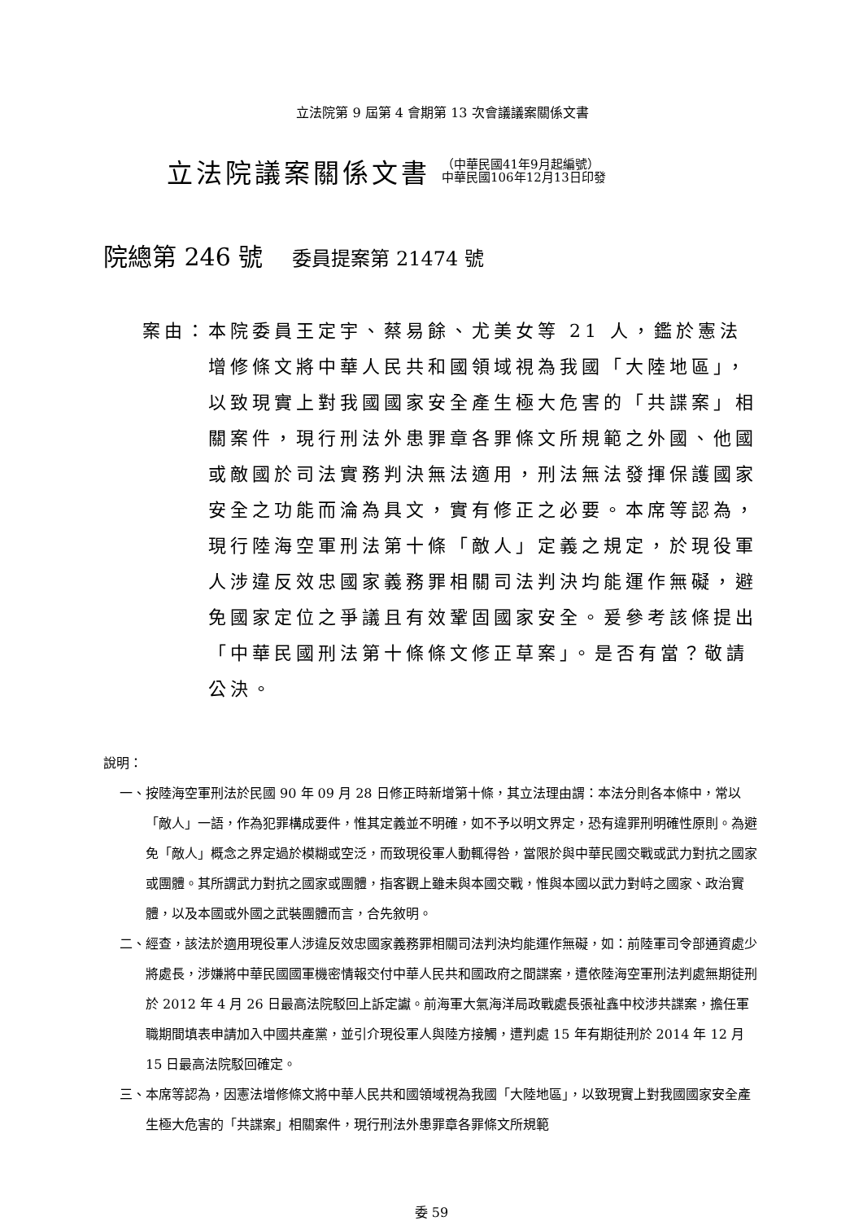立法院第 9 屆第 4 會期第 13 次會議議案關係文書
立法院議案關係文書
（中華民國41年9月起編號）
中華民國106年12月13日印發
院總第 246 號 委員提案第 21474 號
案由： 本院委員王定宇、蔡易餘、尤美女等 21 人，鑑於憲法增修條文將中華人民共和國領域視為我國「大陸地區」，以致現實上對我國國家安全產生極大危害的「共諜案」相關案件，現行刑法外患罪章各罪條文所規範之外國、他國或敵國於司法實務判決無法適用，刑法無法發揮保護國家安全之功能而淪為具文，實有修正之必要。本席等認為，現行陸海空軍刑法第十條「敵人」定義之規定，於現役軍人涉違反效忠國家義務罪相關司法判決均能運作無礙，避免國家定位之爭議且有效鞏固國家安全。爰參考該條提出「中華民國刑法第十條條文修正草案」。是否有當？敬請公決。
說明：
一、 按陸海空軍刑法於民國 90 年 09 月 28 日修正時新增第十條，其立法理由謂：本法分則各本條中，常以「敵人」一語，作為犯罪構成要件，惟其定義並不明確，如不予以明文界定，恐有違罪刑明確性原則。為避免「敵人」概念之界定過於模糊或空泛，而致現役軍人動輒得咎，當限於與中華民國交戰或武力對抗之國家或團體。其所謂武力對抗之國家或團體，指客觀上雖未與本國交戰，惟與本國以武力對峙之國家、政治實體，以及本國或外國之武裝團體而言，合先敘明。
二、 經查，該法於適用現役軍人涉違反效忠國家義務罪相關司法判決均能運作無礙，如：前陸軍司令部通資處少將處長，涉嫌將中華民國國軍機密情報交付中華人民共和國政府之間諜案，遭依陸海空軍刑法判處無期徒刑於 2012 年 4 月 26 日最高法院駁回上訴定讞。前海軍大氣海洋局政戰處長張祉鑫中校涉共諜案，擔任軍職期間填表申請加入中國共產黨，並引介現役軍人與陸方接觸，遭判處 15 年有期徒刑於 2014 年 12 月 15 日最高法院駁回確定。
三、 本席等認為，因憲法增修條文將中華人民共和國領域視為我國「大陸地區」，以致現實上對我國國家安全產生極大危害的「共諜案」相關案件，現行刑法外患罪章各罪條文所規範
委 59